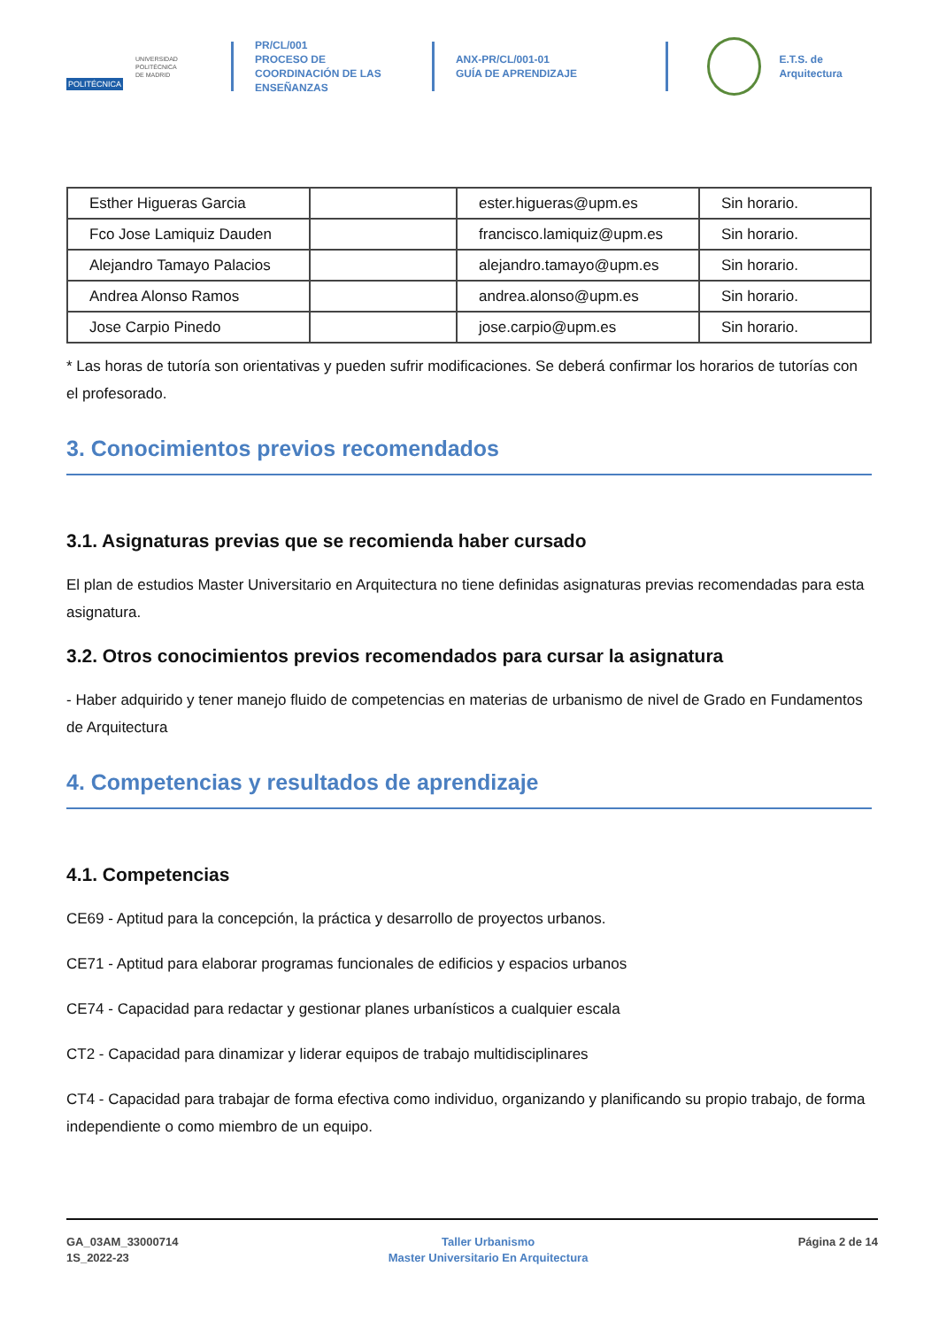POLITÉCNICA
UNIVERSIDAD
POLITÉCNICA
DE MADRID
PR/CL/001
PROCESO DE COORDINACIÓN DE LAS ENSEÑANZAS
ANX-PR/CL/001-01
GUÍA DE APRENDIZAJE
E.T.S. de Arquitectura
| Esther Higueras Garcia | | ester.higueras@upm.es | Sin horario. |
| Fco Jose Lamiquiz Dauden | | francisco.lamiquiz@upm.es | Sin horario. |
| Alejandro Tamayo Palacios | | alejandro.tamayo@upm.es | Sin horario. |
| Andrea Alonso Ramos | | andrea.alonso@upm.es | Sin horario. |
| Jose Carpio Pinedo | | jose.carpio@upm.es | Sin horario. |
* Las horas de tutoría son orientativas y pueden sufrir modificaciones. Se deberá confirmar los horarios de tutorías con el profesorado.
3. Conocimientos previos recomendados
3.1. Asignaturas previas que se recomienda haber cursado
El plan de estudios Master Universitario en Arquitectura no tiene definidas asignaturas previas recomendadas para esta asignatura.
3.2. Otros conocimientos previos recomendados para cursar la asignatura
- Haber adquirido y tener manejo fluido de competencias en materias de urbanismo de nivel de Grado en Fundamentos de Arquitectura
4. Competencias y resultados de aprendizaje
4.1. Competencias
CE69 - Aptitud para la concepción, la práctica y desarrollo de proyectos urbanos.
CE71 - Aptitud para elaborar programas funcionales de edificios y espacios urbanos
CE74 - Capacidad para redactar y gestionar planes urbanísticos a cualquier escala
CT2 - Capacidad para dinamizar y liderar equipos de trabajo multidisciplinares
CT4 - Capacidad para trabajar de forma efectiva como individuo, organizando y planificando su propio trabajo, de forma independiente o como miembro de un equipo.
GA_03AM_33000714
1S_2022-23
Taller Urbanismo
Master Universitario En Arquitectura
Página 2 de 14